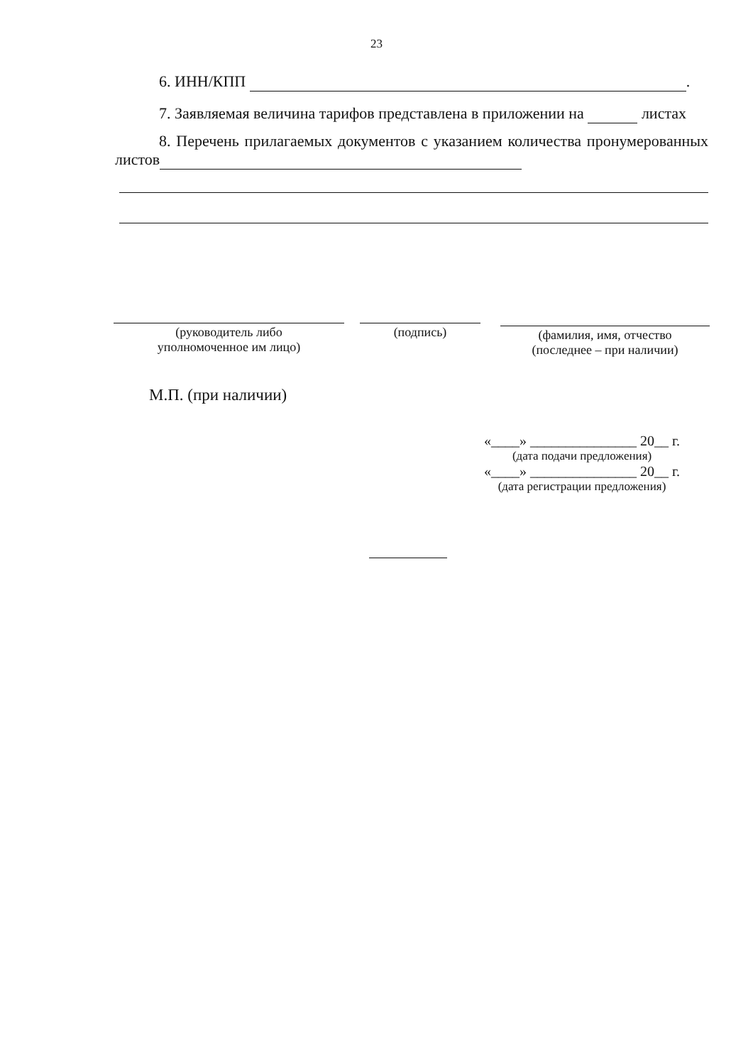23
6. ИНН/КПП .
7. Заявляемая величина тарифов представлена в приложении на листах
8. Перечень прилагаемых документов с указанием количества пронумерованных листов
(руководитель либо
уполномоченное им лицо)
(подпись)
(фамилия, имя, отчество
(последнее – при наличии)
М.П. (при наличии)
«____» _______________ 20__ г.
(дата подачи предложения)
«____» _______________ 20__ г.
(дата регистрации предложения)